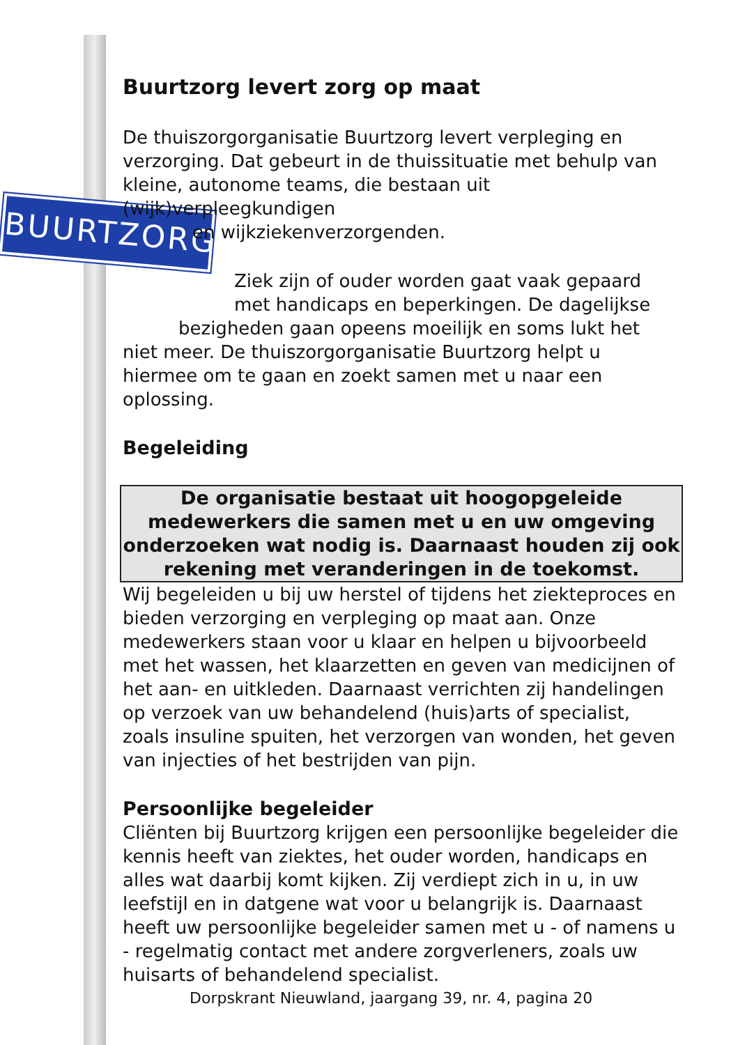BUURTZORG
Buurtzorg levert zorg op maat
De thuiszorgorganisatie Buurtzorg levert verpleging en verzorging. Dat gebeurt in de thuissituatie met behulp van kleine, autonome teams, die bestaan uit (wijk)verpleegkundigen
en wijkziekenverzorgenden.
Ziek zijn of ouder worden gaat vaak gepaard met handicaps en beperkingen. De dagelijkse
bezigheden gaan opeens moeilijk en soms lukt het niet meer. De thuiszorgorganisatie Buurtzorg helpt u hiermee om te gaan en zoekt samen met u naar een oplossing.
Begeleiding
De organisatie bestaat uit hoogopgeleide medewerkers die samen met u en uw omgeving onderzoeken wat nodig is. Daarnaast houden zij ook rekening met veranderingen in de toekomst.
Wij begeleiden u bij uw herstel of tijdens het ziekteproces en bieden verzorging en verpleging op maat aan. Onze medewerkers staan voor u klaar en helpen u bijvoorbeeld met het wassen, het klaarzetten en geven van medicijnen of het aan- en uitkleden. Daarnaast verrichten zij handelingen op verzoek van uw behandelend (huis)arts of specialist, zoals insuline spuiten, het verzorgen van wonden, het geven van injecties of het bestrijden van pijn.
Persoonlijke begeleider
Cliënten bij Buurtzorg krijgen een persoonlijke begeleider die kennis heeft van ziektes, het ouder worden, handicaps en alles wat daarbij komt kijken. Zij verdiept zich in u, in uw leefstijl en in datgene wat voor u belangrijk is. Daarnaast heeft uw persoonlijke begeleider samen met u - of namens u - regelmatig contact met andere zorgverleners, zoals uw huisarts of behandelend specialist.
Dorpskrant Nieuwland, jaargang 39, nr. 4, pagina 20